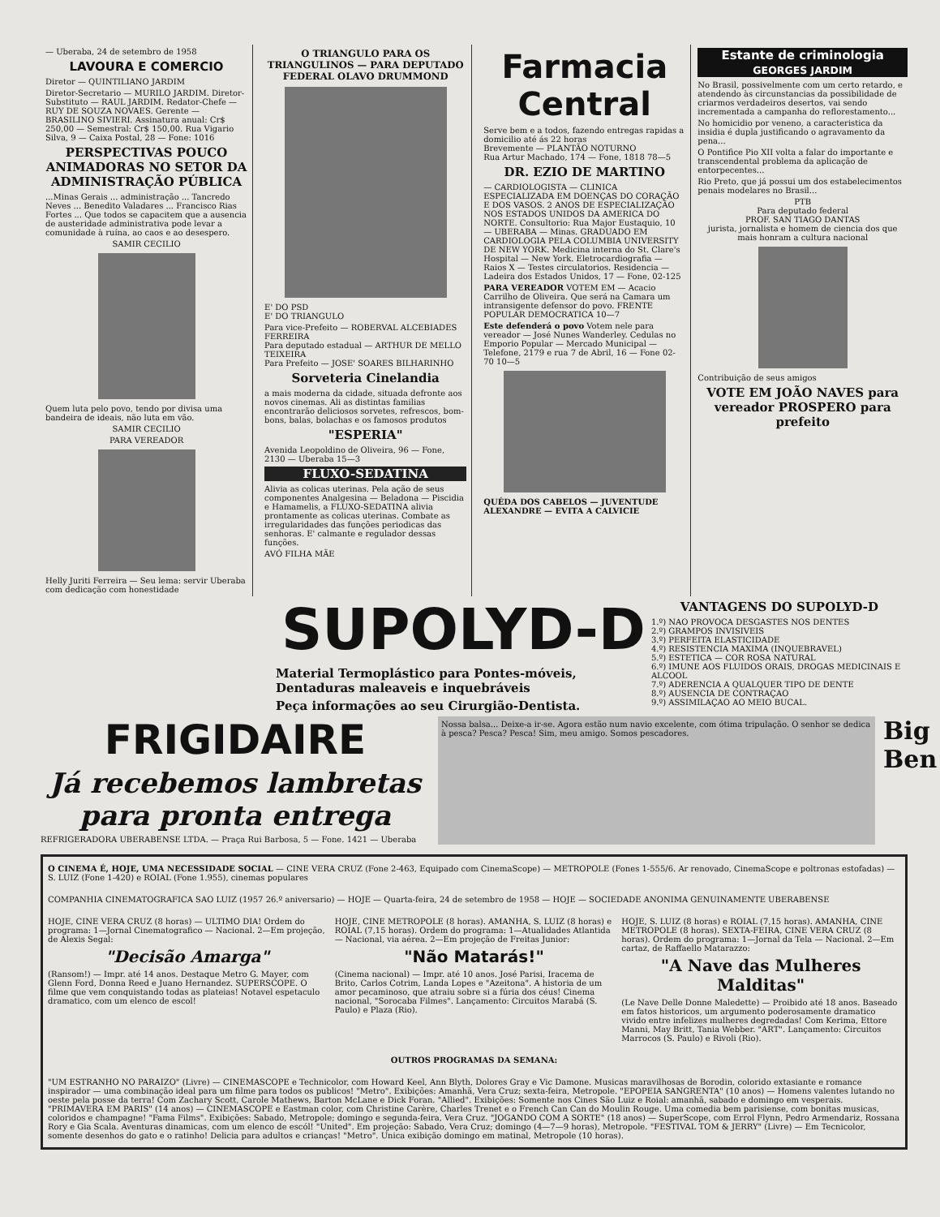— Uberaba, 24 de setembro de 1958
LAVOURA E COMERCIO
Diretor — QUINTILIANO JARDIM
Diretor-Secretario — MURILO JARDIM. Diretor-Substituto — RAUL JARDIM. Redator-Chefe — RUY DE SOUZA NOVAES. Gerente — BRASILINO SIVIERI. Assinatura anual: Cr$ 250,00 — Semestral: Cr$ 150,00. Rua Vigario Silva, 9 — Caixa Postal, 28 — Fone: 1016
PERSPECTIVAS POUCO ANIMADORAS NO SETOR DA ADMINISTRAÇÃO PÚBLICA
...Minas Gerais ... administração ... Tancredo Neves ... Benedito Valadares ... Francisco Rias Fortes ... Que todos se capacitem que a ausencia de austeridade administrativa pode levar a comunidade à ruína, ao caos e ao desespero.
SAMIR CECILIO
Quem luta pelo povo, tendo por divisa uma bandeira de ideais, não luta em vão.
SAMIR CECILIO
PARA VEREADOR
Helly Juriti Ferreira — Seu lema: servir Uberaba com dedicação com honestidade
O TRIANGULO PARA OS TRIANGULINOS — PARA DEPUTADO FEDERAL OLAVO DRUMMOND
E' DO PSD
E' DO TRIANGULO
Para vice-Prefeito — ROBERVAL ALCEBIADES FERREIRA
Para deputado estadual — ARTHUR DE MELLO TEIXEIRA
Para Prefeito — JOSE' SOARES BILHARINHO
Sorveteria Cinelandia
a mais moderna da cidade, situada defronte aos novos cinemas. Ali as distintas familias encontrarão deliciosos sorvetes, refrescos, bom-bons, balas, bolachas e os famosos produtos
"ESPERIA"
Avenida Leopoldino de Oliveira, 96 — Fone, 2130 — Uberaba 15—3
FLUXO-SEDATINA
Alivia as colicas uterinas. Pela ação de seus componentes Analgesina — Beladona — Piscidia e Hamamelis, a FLUXO-SEDATINA alivia prontamente as colicas uterinas. Combate as irregularidades das funções periodicas das senhoras. E' calmante e regulador dessas funções.
AVÓ FILHA MÃE
Farmacia Central
Serve bem e a todos, fazendo entregas rapidas a domicilio até ás 22 horas
Brevemente — PLANTÃO NOTURNO
Rua Artur Machado, 174 — Fone, 1818 78—5
DR. EZIO DE MARTINO
— CARDIOLOGISTA — CLINICA ESPECIALIZADA EM DOENÇAS DO CORAÇÃO E DOS VASOS. 2 ANOS DE ESPECIALIZAÇÃO NOS ESTADOS UNIDOS DA AMERICA DO NORTE. Consultorio: Rua Major Eustaquio, 10 — UBERABA — Minas. GRADUADO EM CARDIOLOGIA PELA COLUMBIA UNIVERSITY DE NEW YORK. Medicina interna do St. Clare's Hospital — New York. Eletrocardiografia — Raios X — Testes circulatorios. Residencia — Ladeira dos Estados Unidos, 17 — Fone, 02-125
PARA VEREADOR VOTEM EM — Acacio Carrilho de Oliveira. Que será na Camara um intransigente defensor do povo. FRENTE POPULAR DEMOCRATICA 10—7
Este defenderá o povo Votem nele para vereador — José Nunes Wanderley. Cedulas no Emporio Popular — Mercado Municipal — Telefone, 2179 e rua 7 de Abril, 16 — Fone 02-70 10—5
QUÉDA DOS CABELOS — JUVENTUDE ALEXANDRE — EVITA A CALVICIE
Estante de criminologia
GEORGES JARDIM
No Brasil, possivelmente com um certo retardo, e atendendo às circunstancias da possibilidade de criarmos verdadeiros desertos, vai sendo incrementada a campanha do reflorestamento...
No homicidio por veneno, a caracteristica da insidia é dupla justificando o agravamento da pena...
O Pontifice Pio XII volta a falar do importante e transcendental problema da aplicação de entorpecentes...
Rio Preto, que já possui um dos estabelecimentos penais modelares no Brasil...
PTB
Para deputado federal
PROF. SAN TIAGO DANTAS
jurista, jornalista e homem de ciencia dos que mais honram a cultura nacional
Contribuição de seus amigos
VOTE EM JOÃO NAVES para vereador PROSPERO para prefeito
SUPOLYD-D
Material Termoplástico para Pontes-móveis, Dentaduras maleaveis e inquebráveis
Peça informações ao seu Cirurgião-Dentista.
VANTAGENS DO SUPOLYD-D
1.º) NAO PROVOCA DESGASTES NOS DENTES
2.º) GRAMPOS INVISIVEIS
3.º) PERFEITA ELASTICIDADE
4.º) RESISTENCIA MAXIMA (INQUEBRAVEL)
5.º) ESTETICA — COR ROSA NATURAL
6.º) IMUNE AOS FLUIDOS ORAIS, DROGAS MEDICINAIS E ALCOOL
7.º) ADERENCIA A QUALQUER TIPO DE DENTE
8.º) AUSENCIA DE CONTRAÇAO
9.º) ASSIMILAÇAO AO MEIO BUCAL.
FRIGIDAIRE
Já recebemos lambretas para pronta entrega
REFRIGERADORA UBERABENSE LTDA. — Praça Rui Barbosa, 5 — Fone. 1421 — Uberaba
Nossa balsa... Deixe-a ir-se. Agora estão num navio excelente, com ótima tripulação. O senhor se dedica à pesca? Pesca? Pesca! Sim, meu amigo. Somos pescadores.
Big Ben
O CINEMA É, HOJE, UMA NECESSIDADE SOCIAL — CINE VERA CRUZ (Fone 2-463, Equipado com CinemaScope) — METROPOLE (Fones 1-555/6. Ar renovado, CinemaScope e poltronas estofadas) — S. LUIZ (Fone 1-420) e ROIAL (Fone 1.955), cinemas populares
COMPANHIA CINEMATOGRAFICA SAO LUIZ (1957 26.º aniversario) — HOJE — Quarta-feira, 24 de setembro de 1958 — HOJE — SOCIEDADE ANONIMA GENUINAMENTE UBERABENSE
HOJE, CINE VERA CRUZ (8 horas) — ULTIMO DIA! Ordem do programa: 1—Jornal Cinematografico — Nacional. 2—Em projeção, de Alexis Segal:
"Decisão Amarga"
(Ransom!) — Impr. até 14 anos. Destaque Metro G. Mayer, com Glenn Ford, Donna Reed e Juano Hernandez. SUPERSCOPE. O filme que vem conquistando todas as plateias! Notavel espetaculo dramatico, com um elenco de escol!
HOJE, CINE METROPOLE (8 horas). AMANHA, S. LUIZ (8 horas) e ROIAL (7,15 horas). Ordem do programa: 1—Atualidades Atlantida — Nacional, via aérea. 2—Em projeção de Freitas Junior:
"Não Matarás!"
(Cinema nacional) — Impr. até 10 anos. José Parisi, Iracema de Brito, Carlos Cotrim, Landa Lopes e "Azeitona". A historia de um amor pecaminoso, que atraiu sobre si a fúria dos céus! Cinema nacional, "Sorocaba Filmes". Lançamento: Circuitos Marabá (S. Paulo) e Plaza (Rio).
HOJE, S. LUIZ (8 horas) e ROIAL (7,15 horas). AMANHA, CINE METROPOLE (8 horas). SEXTA-FEIRA, CINE VERA CRUZ (8 horas). Ordem do programa: 1—Jornal da Tela — Nacional. 2—Em cartaz, de Raffaello Matarazzo:
"A Nave das Mulheres Malditas"
(Le Nave Delle Donne Maledette) — Proibido até 18 anos. Baseado em fatos historicos, um argumento poderosamente dramatico vivido entre infelizes mulheres degredadas! Com Kerima, Ettore Manni, May Britt, Tania Webber. "ART". Lançamento: Circuitos Marrocos (S. Paulo) e Rivoli (Rio).
OUTROS PROGRAMAS DA SEMANA:
"UM ESTRANHO NO PARAIZO" (Livre) — CINEMASCOPE e Technicolor, com Howard Keel, Ann Blyth, Dolores Gray e Vic Damone. Musicas maravilhosas de Borodin, colorido extasiante e romance inspirador — uma combinação ideal para um filme para todos os publicos! "Metro". Exibições: Amanhã, Vera Cruz; sexta-feira, Metropole. "EPOPEIA SANGRENTA" (10 anos) — Homens valentes lutando no oeste pela posse da terra! Com Zachary Scott, Carole Mathews, Barton McLane e Dick Foran. "Allied". Exibições: Somente nos Cines São Luiz e Roial: amanhã, sabado e domingo em vesperais. "PRIMAVERA EM PARIS" (14 anos) — CINEMASCOPE e Eastman color, com Christine Carère, Charles Trenet e o French Can Can do Moulin Rouge. Uma comedia bem parisiense, com bonitas musicas, coloridos e champagne! "Fama Films". Exibições: Sabado, Metropole; domingo e segunda-feira, Vera Cruz. "JOGANDO COM A SORTE" (18 anos) — SuperScope, com Errol Flynn, Pedro Armendariz, Rossana Rory e Gia Scala. Aventuras dinamicas, com um elenco de escól! "United". Em projeção: Sabado, Vera Cruz; domingo (4—7—9 horas), Metropole. "FESTIVAL TOM & JERRY" (Livre) — Em Tecnicolor, somente desenhos do gato e o ratinho! Delicia para adultos e crianças! "Metro". Unica exibição domingo em matinal, Metropole (10 horas).